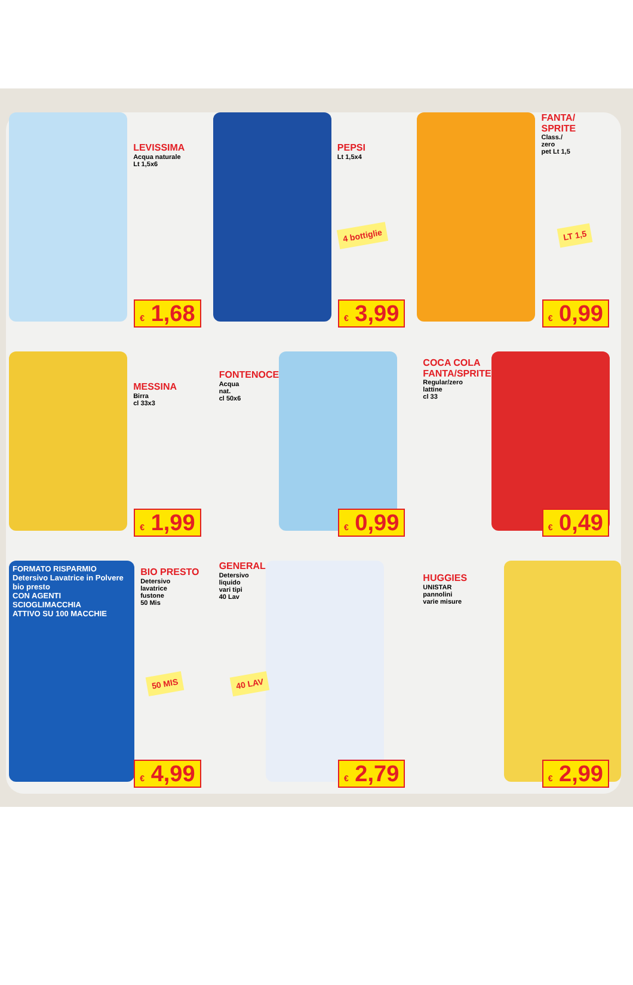LEVISSIMA
Acqua naturale
Lt 1,5x6
€ 1,68
PEPSI
Lt 1,5x4
4 bottiglie
€ 3,99
FANTA/
SPRITE
Class./
zero
pet Lt 1,5
LT 1,5
€ 0,99
MESSINA
Birra
cl 33x3
€ 1,99
FONTENOCE
Acqua
nat.
cl 50x6
€ 0,99
COCA COLA
FANTA/SPRITE
Regular/zero
lattine
cl 33
€ 0,49
FORMATO RISPARMIO
Detersivo Lavatrice in Polvere
bio presto
CON AGENTI SCIOGLIMACCHIA
ATTIVO SU 100 MACCHIE
BIO PRESTO
Detersivo
lavatrice
fustone
50 Mis
50 MIS
€ 4,99
GENERAL
Detersivo
liquido
vari tipi
40 Lav
40 LAV
€ 2,79
HUGGIES
UNISTAR
pannolini
varie misure
€ 2,99